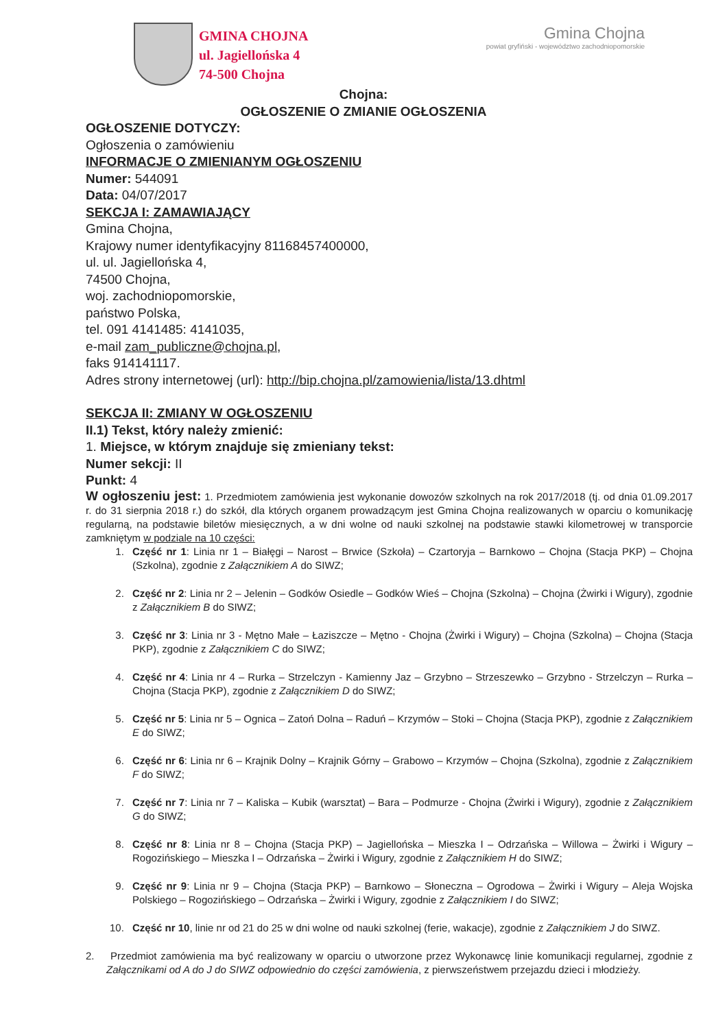GMINA CHOJNA
ul. Jagiellońska 4
74-500 Chojna
Gmina Chojna
powiat gryfiński - województwo zachodniopomorskie
Chojna:
OGŁOSZENIE O ZMIANIE OGŁOSZENIA
OGŁOSZENIE DOTYCZY:
Ogłoszenia o zamówieniu
INFORMACJE O ZMIENIANYM OGŁOSZENIU
Numer: 544091
Data: 04/07/2017
SEKCJA I: ZAMAWIAJĄCY
Gmina Chojna,
Krajowy numer identyfikacyjny 81168457400000,
ul. ul. Jagiellońska 4,
74500 Chojna,
woj. zachodniopomorskie,
państwo Polska,
tel. 091 4141485: 4141035,
e-mail zam_publiczne@chojna.pl,
faks 914141117.
Adres strony internetowej (url): http://bip.chojna.pl/zamowienia/lista/13.dhtml
SEKCJA II: ZMIANY W OGŁOSZENIU
II.1) Tekst, który należy zmienić:
1. Miejsce, w którym znajduje się zmieniany tekst:
Numer sekcji: II
Punkt: 4
W ogłoszeniu jest: 1. Przedmiotem zamówienia jest wykonanie dowozów szkolnych na rok 2017/2018 (tj. od dnia 01.09.2017 r. do 31 sierpnia 2018 r.) do szkół, dla których organem prowadzącym jest Gmina Chojna realizowanych w oparciu o komunikację regularną, na podstawie biletów miesięcznych, a w dni wolne od nauki szkolnej na podstawie stawki kilometrowej w transporcie zamkniętym w podziale na 10 części:
1. Część nr 1: Linia nr 1 – Białęgi – Narost – Brwice (Szkoła) – Czartoryja – Barnkowo – Chojna (Stacja PKP) – Chojna (Szkolna), zgodnie z Załącznikiem A do SIWZ;
2. Część nr 2: Linia nr 2 – Jelenin – Godków Osiedle – Godków Wieś – Chojna (Szkolna) – Chojna (Żwirki i Wigury), zgodnie z Załącznikiem B do SIWZ;
3. Część nr 3: Linia nr 3 - Mętno Małe – Łaziszcze – Mętno - Chojna (Żwirki i Wigury) – Chojna (Szkolna) – Chojna (Stacja PKP), zgodnie z Załącznikiem C do SIWZ;
4. Część nr 4: Linia nr 4 – Rurka – Strzelczyn - Kamienny Jaz – Grzybno – Strzeszewko – Grzybno - Strzelczyn – Rurka – Chojna (Stacja PKP), zgodnie z Załącznikiem D do SIWZ;
5. Część nr 5: Linia nr 5 – Ognica – Zatoń Dolna – Raduń – Krzymów – Stoki – Chojna (Stacja PKP), zgodnie z Załącznikiem E do SIWZ;
6. Część nr 6: Linia nr 6 – Krajnik Dolny – Krajnik Górny – Grabowo – Krzymów – Chojna (Szkolna), zgodnie z Załącznikiem F do SIWZ;
7. Część nr 7: Linia nr 7 – Kaliska – Kubik (warsztat) – Bara – Podmurze - Chojna (Żwirki i Wigury), zgodnie z Załącznikiem G do SIWZ;
8. Część nr 8: Linia nr 8 – Chojna (Stacja PKP) – Jagiellońska – Mieszka I – Odrzańska – Willowa – Żwirki i Wigury – Rogozińskiego – Mieszka I – Odrzańska – Żwirki i Wigury, zgodnie z Załącznikiem H do SIWZ;
9. Część nr 9: Linia nr 9 – Chojna (Stacja PKP) – Barnkowo – Słoneczna – Ogrodowa – Żwirki i Wigury – Aleja Wojska Polskiego – Rogozińskiego – Odrzańska – Żwirki i Wigury, zgodnie z Załącznikiem I do SIWZ;
10. Część nr 10, linie nr od 21 do 25 w dni wolne od nauki szkolnej (ferie, wakacje), zgodnie z Załącznikiem J do SIWZ.
2. Przedmiot zamówienia ma być realizowany w oparciu o utworzone przez Wykonawcę linie komunikacji regularnej, zgodnie z Załącznikami od A do J do SIWZ odpowiednio do części zamówienia, z pierwszeństwem przejazdu dzieci i młodzieży.